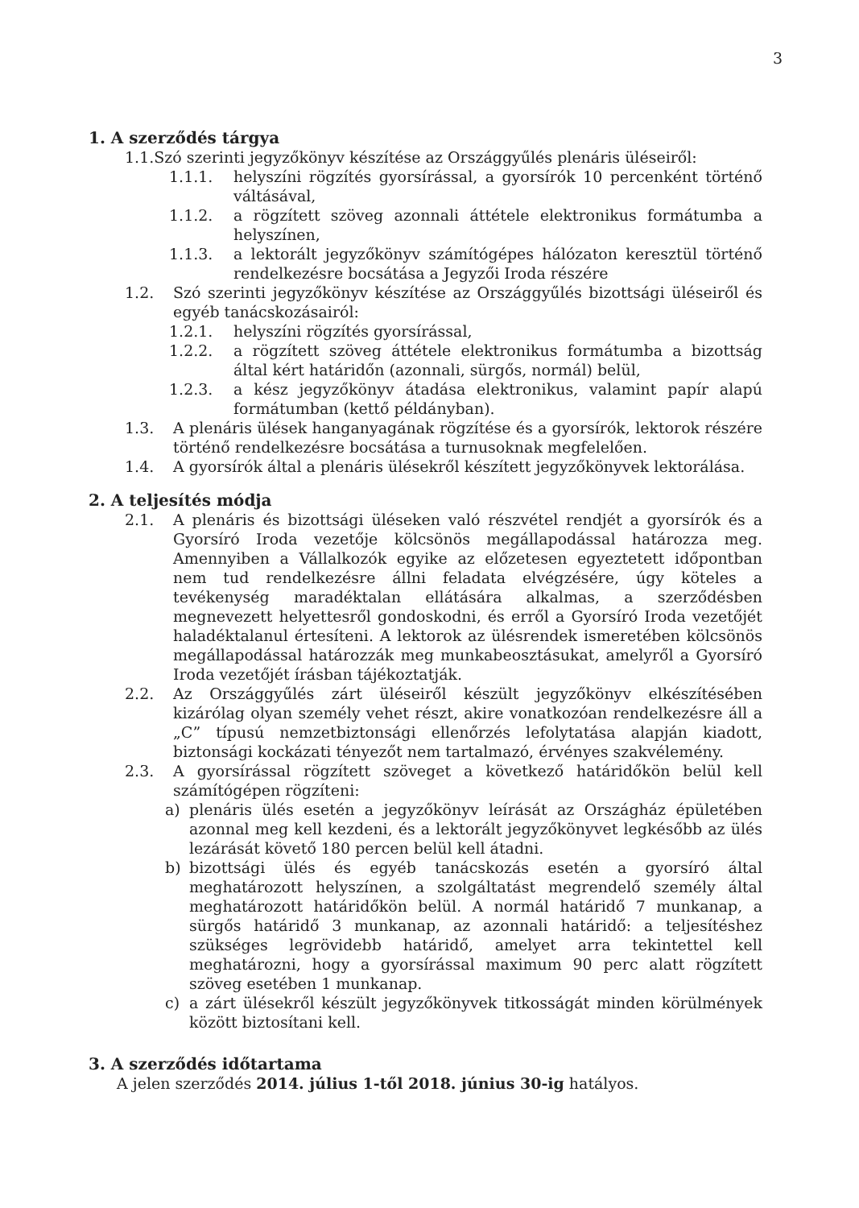3
1. A szerződés tárgya
1.1. Szó szerinti jegyzőkönyv készítése az Országgyűlés plenáris üléseiről:
1.1.1. helyszíni rögzítés gyorsírással, a gyorsírók 10 percenként történő váltásával,
1.1.2. a rögzített szöveg azonnali áttétele elektronikus formátumba a helyszínen,
1.1.3. a lektorált jegyzőkönyv számítógépes hálózaton keresztül történő rendelkezésre bocsátása a Jegyzői Iroda részére
1.2. Szó szerinti jegyzőkönyv készítése az Országgyűlés bizottsági üléseiről és egyéb tanácskozásairól:
1.2.1. helyszíni rögzítés gyorsírással,
1.2.2. a rögzített szöveg áttétele elektronikus formátumba a bizottság által kért határidőn (azonnali, sürgős, normál) belül,
1.2.3. a kész jegyzőkönyv átadása elektronikus, valamint papír alapú formátumban (kettő példányban).
1.3. A plenáris ülések hanganyagának rögzítése és a gyorsírók, lektorok részére történő rendelkezésre bocsátása a turnusoknak megfelelően.
1.4. A gyorsírók által a plenáris ülésekről készített jegyzőkönyvek lektorálása.
2. A teljesítés módja
2.1. A plenáris és bizottsági üléseken való részvétel rendjét a gyorsírók és a Gyorsíró Iroda vezetője kölcsönös megállapodással határozza meg. Amennyiben a Vállalkozók egyike az előzetesen egyeztetett időpontban nem tud rendelkezésre állni feladata elvégzésére, úgy köteles a tevékenység maradéktalan ellátására alkalmas, a szerződésben megnevezett helyettesről gondoskodni, és erről a Gyorsíró Iroda vezetőjét haladéktalanul értesíteni. A lektorok az ülésrendek ismeretében kölcsönös megállapodással határozzák meg munkabeosztásukat, amelyről a Gyorsíró Iroda vezetőjét írásban tájékoztatják.
2.2. Az Országgyűlés zárt üléseiről készült jegyzőkönyv elkészítésében kizárólag olyan személy vehet részt, akire vonatkozóan rendelkezésre áll a „C” típusú nemzetbiztonsági ellenőrzés lefolytatása alapján kiadott, biztonsági kockázati tényezőt nem tartalmazó, érvényes szakvélemény.
2.3. A gyorsírással rögzített szöveget a következő határidőkön belül kell számítógépen rögzíteni:
a) plenáris ülés esetén a jegyzőkönyv leírását az Országház épületében azonnal meg kell kezdeni, és a lektorált jegyzőkönyvet legkésőbb az ülés lezárását követő 180 percen belül kell átadni.
b) bizottsági ülés és egyéb tanácskozás esetén a gyorsíró által meghatározott helyszínen, a szolgáltatást megrendelő személy által meghatározott határidőkön belül. A normál határidő 7 munkanap, a sürgős határidő 3 munkanap, az azonnali határidő: a teljesítéshez szükséges legrövidebb határidő, amelyet arra tekintettel kell meghatározni, hogy a gyorsírással maximum 90 perc alatt rögzített szöveg esetében 1 munkanap.
c) a zárt ülésekről készült jegyzőkönyvek titkosságát minden körülmények között biztosítani kell.
3. A szerződés időtartama
A jelen szerződés 2014. július 1-től 2018. június 30-ig hatályos.